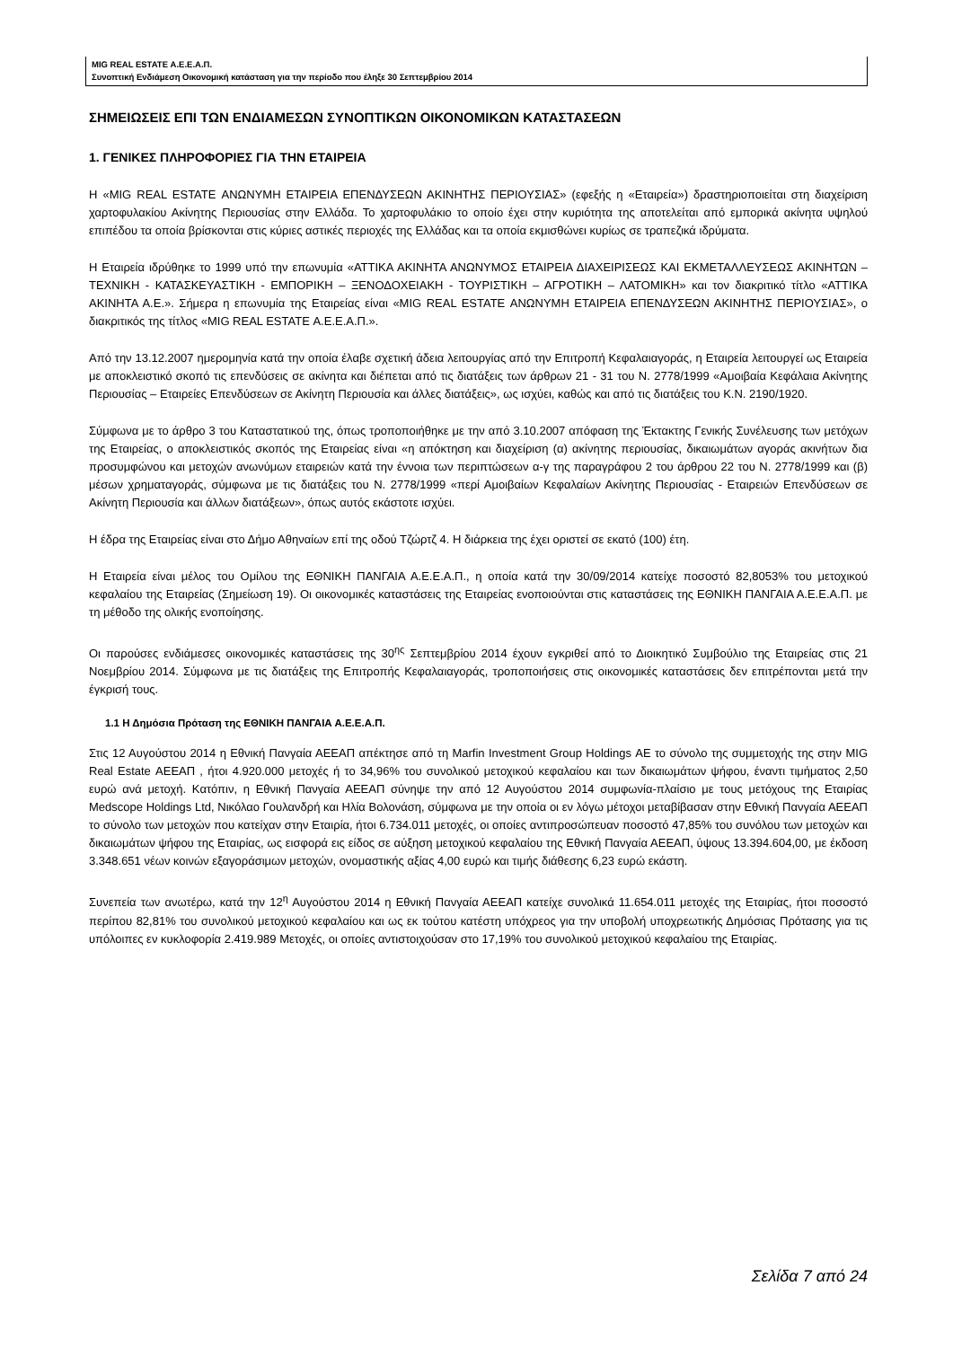MIG REAL ESTATE Α.Ε.Ε.Α.Π.
Συνοπτική Ενδιάμεση Οικονομική κατάσταση για την περίοδο που έληξε 30 Σεπτεμβρίου 2014
ΣΗΜΕΙΩΣΕΙΣ ΕΠΙ ΤΩΝ ΕΝΔΙΑΜΕΣΩΝ ΣΥΝΟΠΤΙΚΩΝ ΟΙΚΟΝΟΜΙΚΩΝ ΚΑΤΑΣΤΑΣΕΩΝ
1. ΓΕΝΙΚΕΣ ΠΛΗΡΟΦΟΡΙΕΣ ΓΙΑ ΤΗΝ ΕΤΑΙΡΕΙΑ
Η «MIG REAL ESTATE ΑΝΩΝΥΜΗ ΕΤΑΙΡΕΙΑ ΕΠΕΝΔΥΣΕΩΝ ΑΚΙΝΗΤΗΣ ΠΕΡΙΟΥΣΙΑΣ» (εφεξής η «Εταιρεία») δραστηριοποιείται στη διαχείριση χαρτοφυλακίου Ακίνητης Περιουσίας στην Ελλάδα. Το χαρτοφυλάκιο το οποίο έχει στην κυριότητα της αποτελείται από εμπορικά ακίνητα υψηλού επιπέδου τα οποία βρίσκονται στις κύριες αστικές περιοχές της Ελλάδας και τα οποία εκμισθώνει κυρίως σε τραπεζικά ιδρύματα.
Η Εταιρεία ιδρύθηκε το 1999 υπό την επωνυμία «ΑΤΤΙΚΑ ΑΚΙΝΗΤΑ ΑΝΩΝΥΜΟΣ ΕΤΑΙΡΕΙΑ ΔΙΑΧΕΙΡΙΣΕΩΣ ΚΑΙ ΕΚΜΕΤΑΛΛΕΥΣΕΩΣ ΑΚΙΝΗΤΩΝ – ΤΕΧΝΙΚΗ - ΚΑΤΑΣΚΕΥΑΣΤΙΚΗ - ΕΜΠΟΡΙΚΗ – ΞΕΝΟΔΟΧΕΙΑΚΗ - ΤΟΥΡΙΣΤΙΚΗ – ΑΓΡΟΤΙΚΗ – ΛΑΤΟΜΙΚΗ» και τον διακριτικό τίτλο «ΑΤΤΙΚΑ ΑΚΙΝΗΤΑ Α.Ε.». Σήμερα η επωνυμία της Εταιρείας είναι «MIG REAL ESTATE ΑΝΩΝΥΜΗ ΕΤΑΙΡΕΙΑ ΕΠΕΝΔΥΣΕΩΝ ΑΚΙΝΗΤΗΣ ΠΕΡΙΟΥΣΙΑΣ», ο διακριτικός της τίτλος «MIG REAL ESTATE Α.Ε.Ε.Α.Π.».
Από την 13.12.2007 ημερομηνία κατά την οποία έλαβε σχετική άδεια λειτουργίας από την Επιτροπή Κεφαλαιαγοράς, η Εταιρεία λειτουργεί ως Εταιρεία με αποκλειστικό σκοπό τις επενδύσεις σε ακίνητα και διέπεται από τις διατάξεις των άρθρων 21 - 31 του Ν. 2778/1999 «Αμοιβαία Κεφάλαια Ακίνητης Περιουσίας – Εταιρείες Επενδύσεων σε Ακίνητη Περιουσία και άλλες διατάξεις», ως ισχύει, καθώς και από τις διατάξεις του Κ.Ν. 2190/1920.
Σύμφωνα με το άρθρο 3 του Καταστατικού της, όπως τροποποιήθηκε με την από 3.10.2007 απόφαση της Έκτακτης Γενικής Συνέλευσης των μετόχων της Εταιρείας, ο αποκλειστικός σκοπός της Εταιρείας είναι «η απόκτηση και διαχείριση (α) ακίνητης περιουσίας, δικαιωμάτων αγοράς ακινήτων δια προσυμφώνου και μετοχών ανωνύμων εταιρειών κατά την έννοια των περιπτώσεων α-γ της παραγράφου 2 του άρθρου 22 του Ν. 2778/1999 και (β) μέσων χρηματαγοράς, σύμφωνα με τις διατάξεις του Ν. 2778/1999 «περί Αμοιβαίων Κεφαλαίων Ακίνητης Περιουσίας - Εταιρειών Επενδύσεων σε Ακίνητη Περιουσία και άλλων διατάξεων», όπως αυτός εκάστοτε ισχύει.
Η έδρα της Εταιρείας είναι στο Δήμο Αθηναίων επί της οδού Τζώρτζ 4. Η διάρκεια της έχει οριστεί σε εκατό (100) έτη.
Η Εταιρεία είναι μέλος του Ομίλου της ΕΘΝΙΚΗ ΠΑΝΓΑΙΑ Α.Ε.Ε.Α.Π., η οποία κατά την 30/09/2014 κατείχε ποσοστό 82,8053% του μετοχικού κεφαλαίου της Εταιρείας (Σημείωση 19). Οι οικονομικές καταστάσεις της Εταιρείας ενοποιούνται στις καταστάσεις της ΕΘΝΙΚΗ ΠΑΝΓΑΙΑ Α.Ε.Ε.Α.Π. με τη μέθοδο της ολικής ενοποίησης.
Οι παρούσες ενδιάμεσες οικονομικές καταστάσεις της 30<sup>ης</sup> Σεπτεμβρίου 2014 έχουν εγκριθεί από το Διοικητικό Συμβούλιο της Εταιρείας στις 21 Νοεμβρίου 2014. Σύμφωνα με τις διατάξεις της Επιτροπής Κεφαλαιαγοράς, τροποποιήσεις στις οικονομικές καταστάσεις δεν επιτρέπονται μετά την έγκρισή τους.
1.1 Η Δημόσια Πρόταση της ΕΘΝΙΚΗ ΠΑΝΓΑΙΑ Α.Ε.Ε.Α.Π.
Στις 12 Αυγούστου 2014 η Εθνική Πανγαία ΑΕΕΑΠ απέκτησε από τη Marfin Investment Group Holdings ΑΕ το σύνολο της συμμετοχής της στην MIG Real Estate ΑΕΕΑΠ , ήτοι 4.920.000 μετοχές ή το 34,96% του συνολικού μετοχικού κεφαλαίου και των δικαιωμάτων ψήφου, έναντι τιμήματος 2,50 ευρώ ανά μετοχή. Κατόπιν, η Εθνική Πανγαία ΑΕΕΑΠ σύνηψε την από 12 Αυγούστου 2014 συμφωνία-πλαίσιο με τους μετόχους της Εταιρίας Medscope Holdings Ltd, Νικόλαο Γουλανδρή και Ηλία Βολονάση, σύμφωνα με την οποία οι εν λόγω μέτοχοι μεταβίβασαν στην Εθνική Πανγαία ΑΕΕΑΠ το σύνολο των μετοχών που κατείχαν στην Εταιρία, ήτοι 6.734.011 μετοχές, οι οποίες αντιπροσώπευαν ποσοστό 47,85% του συνόλου των μετοχών και δικαιωμάτων ψήφου της Εταιρίας, ως εισφορά εις είδος σε αύξηση μετοχικού κεφαλαίου της Εθνική Πανγαία ΑΕΕΑΠ, ύψους 13.394.604,00, με έκδοση 3.348.651 νέων κοινών εξαγοράσιμων μετοχών, ονομαστικής αξίας 4,00 ευρώ και τιμής διάθεσης 6,23 ευρώ εκάστη.
Συνεπεία των ανωτέρω, κατά την 12<sup>η</sup> Αυγούστου 2014 η Εθνική Πανγαία ΑΕΕΑΠ κατείχε συνολικά 11.654.011 μετοχές της Εταιρίας, ήτοι ποσοστό περίπου 82,81% του συνολικού μετοχικού κεφαλαίου και ως εκ τούτου κατέστη υπόχρεος για την υποβολή υποχρεωτικής Δημόσιας Πρότασης για τις υπόλοιπες εν κυκλοφορία 2.419.989 Μετοχές, οι οποίες αντιστοιχούσαν στο 17,19% του συνολικού μετοχικού κεφαλαίου της Εταιρίας.
Σελίδα 7 από 24